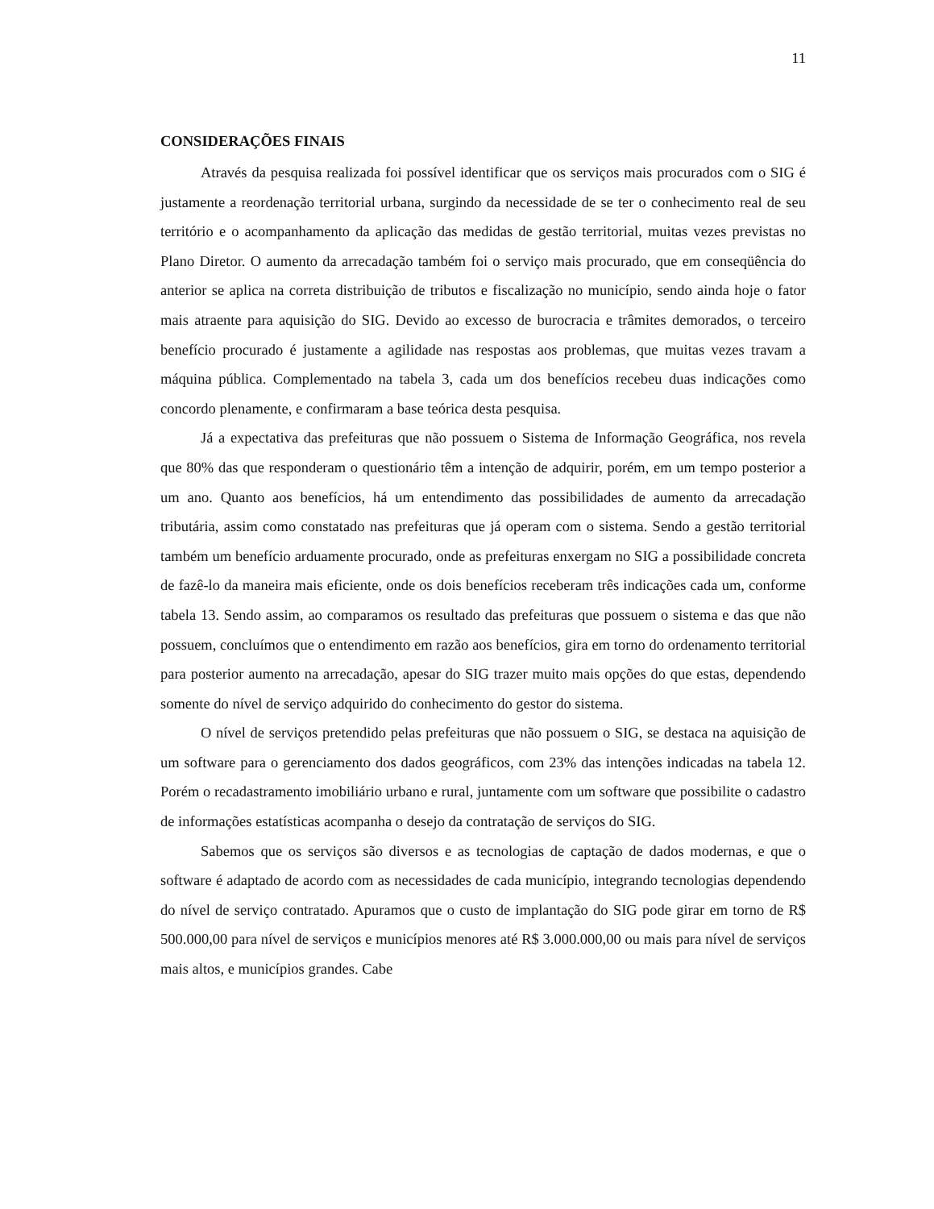11
CONSIDERAÇÕES FINAIS
Através da pesquisa realizada foi possível identificar que os serviços mais procurados com o SIG é justamente a reordenação territorial urbana, surgindo da necessidade de se ter o conhecimento real de seu território e o acompanhamento da aplicação das medidas de gestão territorial, muitas vezes previstas no Plano Diretor. O aumento da arrecadação também foi o serviço mais procurado, que em conseqüência do anterior se aplica na correta distribuição de tributos e fiscalização no município, sendo ainda hoje o fator mais atraente para aquisição do SIG. Devido ao excesso de burocracia e trâmites demorados, o terceiro benefício procurado é justamente a agilidade nas respostas aos problemas, que muitas vezes travam a máquina pública. Complementado na tabela 3, cada um dos benefícios recebeu duas indicações como concordo plenamente, e confirmaram a base teórica desta pesquisa.
Já a expectativa das prefeituras que não possuem o Sistema de Informação Geográfica, nos revela que 80% das que responderam o questionário têm a intenção de adquirir, porém, em um tempo posterior a um ano. Quanto aos benefícios, há um entendimento das possibilidades de aumento da arrecadação tributária, assim como constatado nas prefeituras que já operam com o sistema. Sendo a gestão territorial também um benefício arduamente procurado, onde as prefeituras enxergam no SIG a possibilidade concreta de fazê-lo da maneira mais eficiente, onde os dois benefícios receberam três indicações cada um, conforme tabela 13. Sendo assim, ao comparamos os resultado das prefeituras que possuem o sistema e das que não possuem, concluímos que o entendimento em razão aos benefícios, gira em torno do ordenamento territorial para posterior aumento na arrecadação, apesar do SIG trazer muito mais opções do que estas, dependendo somente do nível de serviço adquirido do conhecimento do gestor do sistema.
O nível de serviços pretendido pelas prefeituras que não possuem o SIG, se destaca na aquisição de um software para o gerenciamento dos dados geográficos, com 23% das intenções indicadas na tabela 12. Porém o recadastramento imobiliário urbano e rural, juntamente com um software que possibilite o cadastro de informações estatísticas acompanha o desejo da contratação de serviços do SIG.
Sabemos que os serviços são diversos e as tecnologias de captação de dados modernas, e que o software é adaptado de acordo com as necessidades de cada município, integrando tecnologias dependendo do nível de serviço contratado. Apuramos que o custo de implantação do SIG pode girar em torno de R$ 500.000,00 para nível de serviços e municípios menores até R$ 3.000.000,00 ou mais para nível de serviços mais altos, e municípios grandes. Cabe